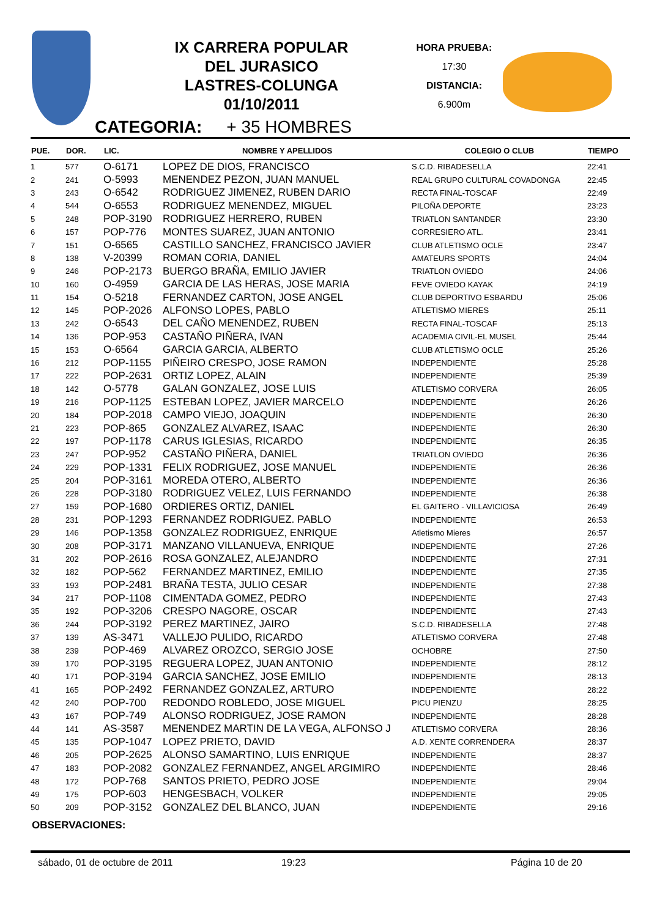IX CARRERA POPULAR
DEL JURASICO
LASTRES-COLUNGA
01/10/2011
HORA PRUEBA:
17:30
DISTANCIA:
6.900m
CATEGORIA: + 35 HOMBRES
| PUE. | DOR. | LIC. | NOMBRE Y APELLIDOS | COLEGIO O CLUB | TIEMPO |
| --- | --- | --- | --- | --- | --- |
| 1 | 577 | O-6171 | LOPEZ DE DIOS, FRANCISCO | S.C.D. RIBADESELLA | 22:41 |
| 2 | 241 | O-5993 | MENENDEZ PEZON, JUAN MANUEL | REAL GRUPO CULTURAL COVADONGA | 22:45 |
| 3 | 243 | O-6542 | RODRIGUEZ JIMENEZ, RUBEN DARIO | RECTA FINAL-TOSCAF | 22:49 |
| 4 | 544 | O-6553 | RODRIGUEZ MENENDEZ, MIGUEL | PILOÑA DEPORTE | 23:23 |
| 5 | 248 | POP-3190 | RODRIGUEZ HERRERO, RUBEN | TRIATLON SANTANDER | 23:30 |
| 6 | 157 | POP-776 | MONTES SUAREZ, JUAN ANTONIO | CORRESIERO ATL. | 23:41 |
| 7 | 151 | O-6565 | CASTILLO SANCHEZ, FRANCISCO JAVIER | CLUB ATLETISMO OCLE | 23:47 |
| 8 | 138 | V-20399 | ROMAN CORIA, DANIEL | AMATEURS SPORTS | 24:04 |
| 9 | 246 | POP-2173 | BUERGO BRAÑA, EMILIO JAVIER | TRIATLON OVIEDO | 24:06 |
| 10 | 160 | O-4959 | GARCIA DE LAS HERAS, JOSE MARIA | FEVE OVIEDO KAYAK | 24:19 |
| 11 | 154 | O-5218 | FERNANDEZ CARTON, JOSE ANGEL | CLUB DEPORTIVO ESBARDU | 25:06 |
| 12 | 145 | POP-2026 | ALFONSO LOPES, PABLO | ATLETISMO MIERES | 25:11 |
| 13 | 242 | O-6543 | DEL CAÑO MENENDEZ, RUBEN | RECTA FINAL-TOSCAF | 25:13 |
| 14 | 136 | POP-953 | CASTAÑO PIÑERA, IVAN | ACADEMIA CIVIL-EL MUSEL | 25:44 |
| 15 | 153 | O-6564 | GARCIA GARCIA, ALBERTO | CLUB ATLETISMO OCLE | 25:26 |
| 16 | 212 | POP-1155 | PIÑEIRO CRESPO, JOSE RAMON | INDEPENDIENTE | 25:28 |
| 17 | 222 | POP-2631 | ORTIZ LOPEZ, ALAIN | INDEPENDIENTE | 25:39 |
| 18 | 142 | O-5778 | GALAN GONZALEZ, JOSE LUIS | ATLETISMO CORVERA | 26:05 |
| 19 | 216 | POP-1125 | ESTEBAN LOPEZ, JAVIER MARCELO | INDEPENDIENTE | 26:26 |
| 20 | 184 | POP-2018 | CAMPO VIEJO, JOAQUIN | INDEPENDIENTE | 26:30 |
| 21 | 223 | POP-865 | GONZALEZ ALVAREZ, ISAAC | INDEPENDIENTE | 26:30 |
| 22 | 197 | POP-1178 | CARUS IGLESIAS, RICARDO | INDEPENDIENTE | 26:35 |
| 23 | 247 | POP-952 | CASTAÑO PIÑERA, DANIEL | TRIATLON OVIEDO | 26:36 |
| 24 | 229 | POP-1331 | FELIX RODRIGUEZ, JOSE MANUEL | INDEPENDIENTE | 26:36 |
| 25 | 204 | POP-3161 | MOREDA OTERO, ALBERTO | INDEPENDIENTE | 26:36 |
| 26 | 228 | POP-3180 | RODRIGUEZ VELEZ, LUIS FERNANDO | INDEPENDIENTE | 26:38 |
| 27 | 159 | POP-1680 | ORDIERES ORTIZ, DANIEL | EL GAITERO - VILLAVICIOSA | 26:49 |
| 28 | 231 | POP-1293 | FERNANDEZ RODRIGUEZ. PABLO | INDEPENDIENTE | 26:53 |
| 29 | 146 | POP-1358 | GONZALEZ RODRIGUEZ, ENRIQUE | Atletismo Mieres | 26:57 |
| 30 | 208 | POP-3171 | MANZANO VILLANUEVA, ENRIQUE | INDEPENDIENTE | 27:26 |
| 31 | 202 | POP-2616 | ROSA GONZALEZ, ALEJANDRO | INDEPENDIENTE | 27:31 |
| 32 | 182 | POP-562 | FERNANDEZ MARTINEZ, EMILIO | INDEPENDIENTE | 27:35 |
| 33 | 193 | POP-2481 | BRAÑA TESTA, JULIO CESAR | INDEPENDIENTE | 27:38 |
| 34 | 217 | POP-1108 | CIMENTADA GOMEZ, PEDRO | INDEPENDIENTE | 27:43 |
| 35 | 192 | POP-3206 | CRESPO NAGORE, OSCAR | INDEPENDIENTE | 27:43 |
| 36 | 244 | POP-3192 | PEREZ MARTINEZ, JAIRO | S.C.D. RIBADESELLA | 27:48 |
| 37 | 139 | AS-3471 | VALLEJO PULIDO, RICARDO | ATLETISMO CORVERA | 27:48 |
| 38 | 239 | POP-469 | ALVAREZ OROZCO, SERGIO JOSE | OCHOBRE | 27:50 |
| 39 | 170 | POP-3195 | REGUERA LOPEZ, JUAN ANTONIO | INDEPENDIENTE | 28:12 |
| 40 | 171 | POP-3194 | GARCIA SANCHEZ, JOSE EMILIO | INDEPENDIENTE | 28:13 |
| 41 | 165 | POP-2492 | FERNANDEZ GONZALEZ, ARTURO | INDEPENDIENTE | 28:22 |
| 42 | 240 | POP-700 | REDONDO ROBLEDO, JOSE MIGUEL | PICU PIENZU | 28:25 |
| 43 | 167 | POP-749 | ALONSO RODRIGUEZ, JOSE RAMON | INDEPENDIENTE | 28:28 |
| 44 | 141 | AS-3587 | MENENDEZ MARTIN DE LA VEGA, ALFONSO J | ATLETISMO CORVERA | 28:36 |
| 45 | 135 | POP-1047 | LOPEZ PRIETO, DAVID | A.D. XENTE CORRENDERA | 28:37 |
| 46 | 205 | POP-2625 | ALONSO SAMARTINO, LUIS ENRIQUE | INDEPENDIENTE | 28:37 |
| 47 | 183 | POP-2082 | GONZALEZ FERNANDEZ, ANGEL ARGIMIRO | INDEPENDIENTE | 28:46 |
| 48 | 172 | POP-768 | SANTOS PRIETO, PEDRO JOSE | INDEPENDIENTE | 29:04 |
| 49 | 175 | POP-603 | HENGESBACH, VOLKER | INDEPENDIENTE | 29:05 |
| 50 | 209 | POP-3152 | GONZALEZ DEL BLANCO, JUAN | INDEPENDIENTE | 29:16 |
OBSERVACIONES:
sábado, 01 de octubre de 2011 19:23 Página 10 de 20